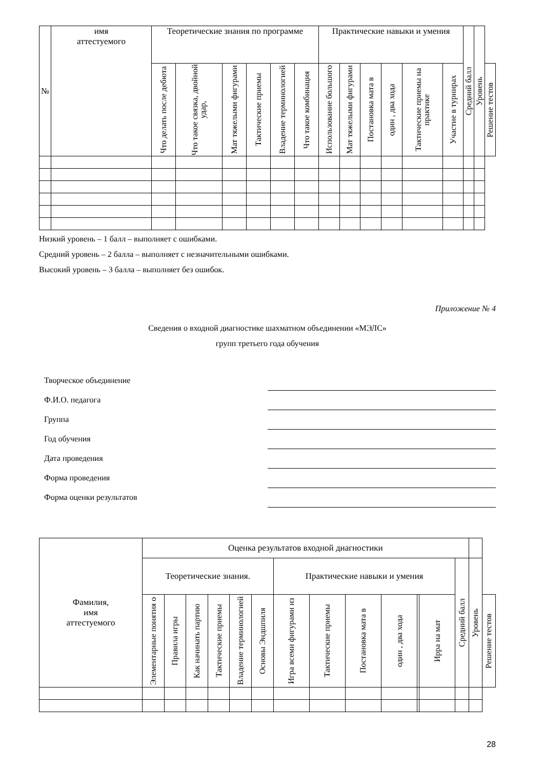| № | имя аттестуемого | Теоретические знания по программе | | | | | | Практические навыки и умения | | | | | | Средний балл | Уровень | |
| --- | --- | --- | --- | --- | --- | --- | --- | --- | --- | --- | --- | --- | --- | --- | --- | --- |
| | | Что делать после дебюта | Что такое связка, двойной удар, | Мат тяжелыми фигурами | Тактические приемы | Владение терминологией | Что такое комбинация | Использование большого | Мат тяжелыми фигурами | Постановка мата в | один , два хода | Тактические приемы на практике | Участие в турнирах | | | Решение тестов |
Низкий уровень – 1 балл – выполняет с ошибками.
Средний уровень – 2 балла – выполняет с незначительными ошибками.
Высокий уровень – 3 балла – выполняет без ошибок.
Приложение № 4
Сведения о входной диагностике шахматном объединении «МЭЛС»
групп третьего года обучения
Творческое объединение
Ф.И.О. педагога
Группа
Год обучения
Дата проведения
Форма проведения
Форма оценки результатов
| Фамилия, имя аттестуемого | Оценка результатов входной диагностики | | | | | | | | | | | | | | |
| --- | --- | --- | --- | --- | --- | --- | --- | --- | --- | --- | --- | --- | --- | --- | --- |
| | Теоретические знания. | | | | | | Практические навыки и умения | | | | | | Средний балл | Уровень | |
| | Элементарные понятия о | Правила игры | Как начинать партию | Тактические приемы | Владение терминологией | Основы Эндшпиля | Игра всеми фигурами из | Тактические приемы | Постановка мата в | один , два хода | | Ирра на мат | | | Решение тестов |
28